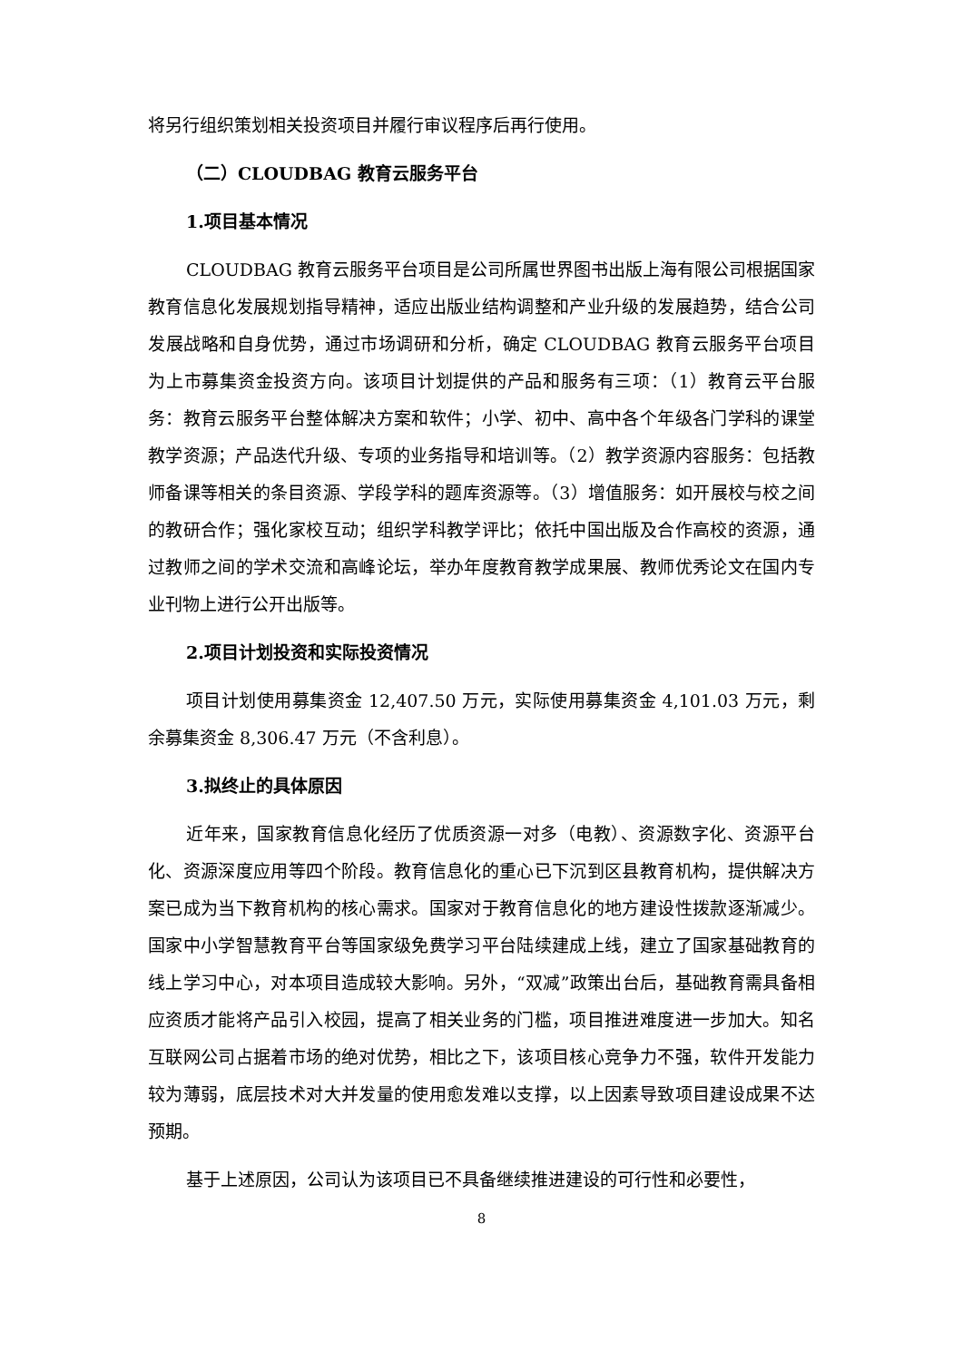将另行组织策划相关投资项目并履行审议程序后再行使用。
（二）CLOUDBAG 教育云服务平台
1.项目基本情况
CLOUDBAG 教育云服务平台项目是公司所属世界图书出版上海有限公司根据国家教育信息化发展规划指导精神，适应出版业结构调整和产业升级的发展趋势，结合公司发展战略和自身优势，通过市场调研和分析，确定 CLOUDBAG 教育云服务平台项目为上市募集资金投资方向。该项目计划提供的产品和服务有三项：（1）教育云平台服务：教育云服务平台整体解决方案和软件；小学、初中、高中各个年级各门学科的课堂教学资源；产品迭代升级、专项的业务指导和培训等。（2）教学资源内容服务：包括教师备课等相关的条目资源、学段学科的题库资源等。（3）增值服务：如开展校与校之间的教研合作；强化家校互动；组织学科教学评比；依托中国出版及合作高校的资源，通过教师之间的学术交流和高峰论坛，举办年度教育教学成果展、教师优秀论文在国内专业刊物上进行公开出版等。
2.项目计划投资和实际投资情况
项目计划使用募集资金 12,407.50 万元，实际使用募集资金 4,101.03 万元，剩余募集资金 8,306.47 万元（不含利息）。
3.拟终止的具体原因
近年来，国家教育信息化经历了优质资源一对多（电教）、资源数字化、资源平台化、资源深度应用等四个阶段。教育信息化的重心已下沉到区县教育机构，提供解决方案已成为当下教育机构的核心需求。国家对于教育信息化的地方建设性拨款逐渐减少。国家中小学智慧教育平台等国家级免费学习平台陆续建成上线，建立了国家基础教育的线上学习中心，对本项目造成较大影响。另外，“双减”政策出台后，基础教育需具备相应资质才能将产品引入校园，提高了相关业务的门槛，项目推进难度进一步加大。知名互联网公司占据着市场的绝对优势，相比之下，该项目核心竞争力不强，软件开发能力较为薄弱，底层技术对大并发量的使用愈发难以支撑，以上因素导致项目建设成果不达预期。
基于上述原因，公司认为该项目已不具备继续推进建设的可行性和必要性，
8